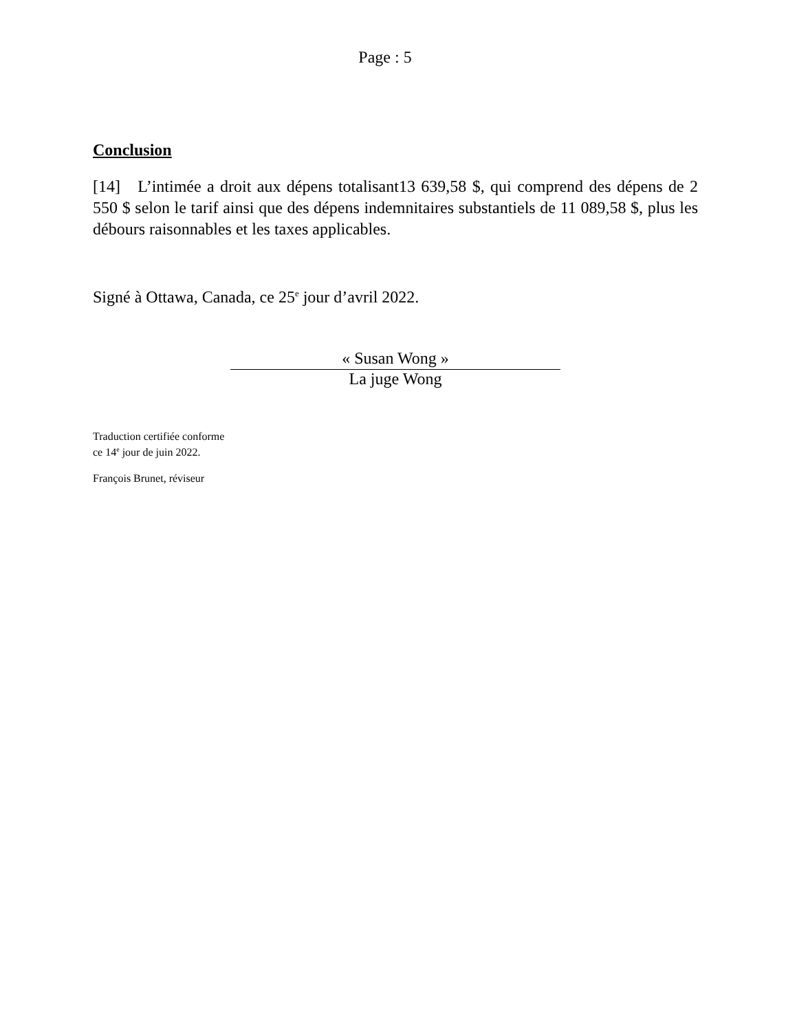Page : 5
Conclusion
[14] L’intimée a droit aux dépens totalisant13 639,58 $, qui comprend des dépens de 2 550 $ selon le tarif ainsi que des dépens indemnitaires substantiels de 11 089,58 $, plus les débours raisonnables et les taxes applicables.
Signé à Ottawa, Canada, ce 25<sup>e</sup> jour d’avril 2022.
« Susan Wong »
La juge Wong
Traduction certifiée conforme
ce 14<sup>e</sup> jour de juin 2022.
François Brunet, réviseur